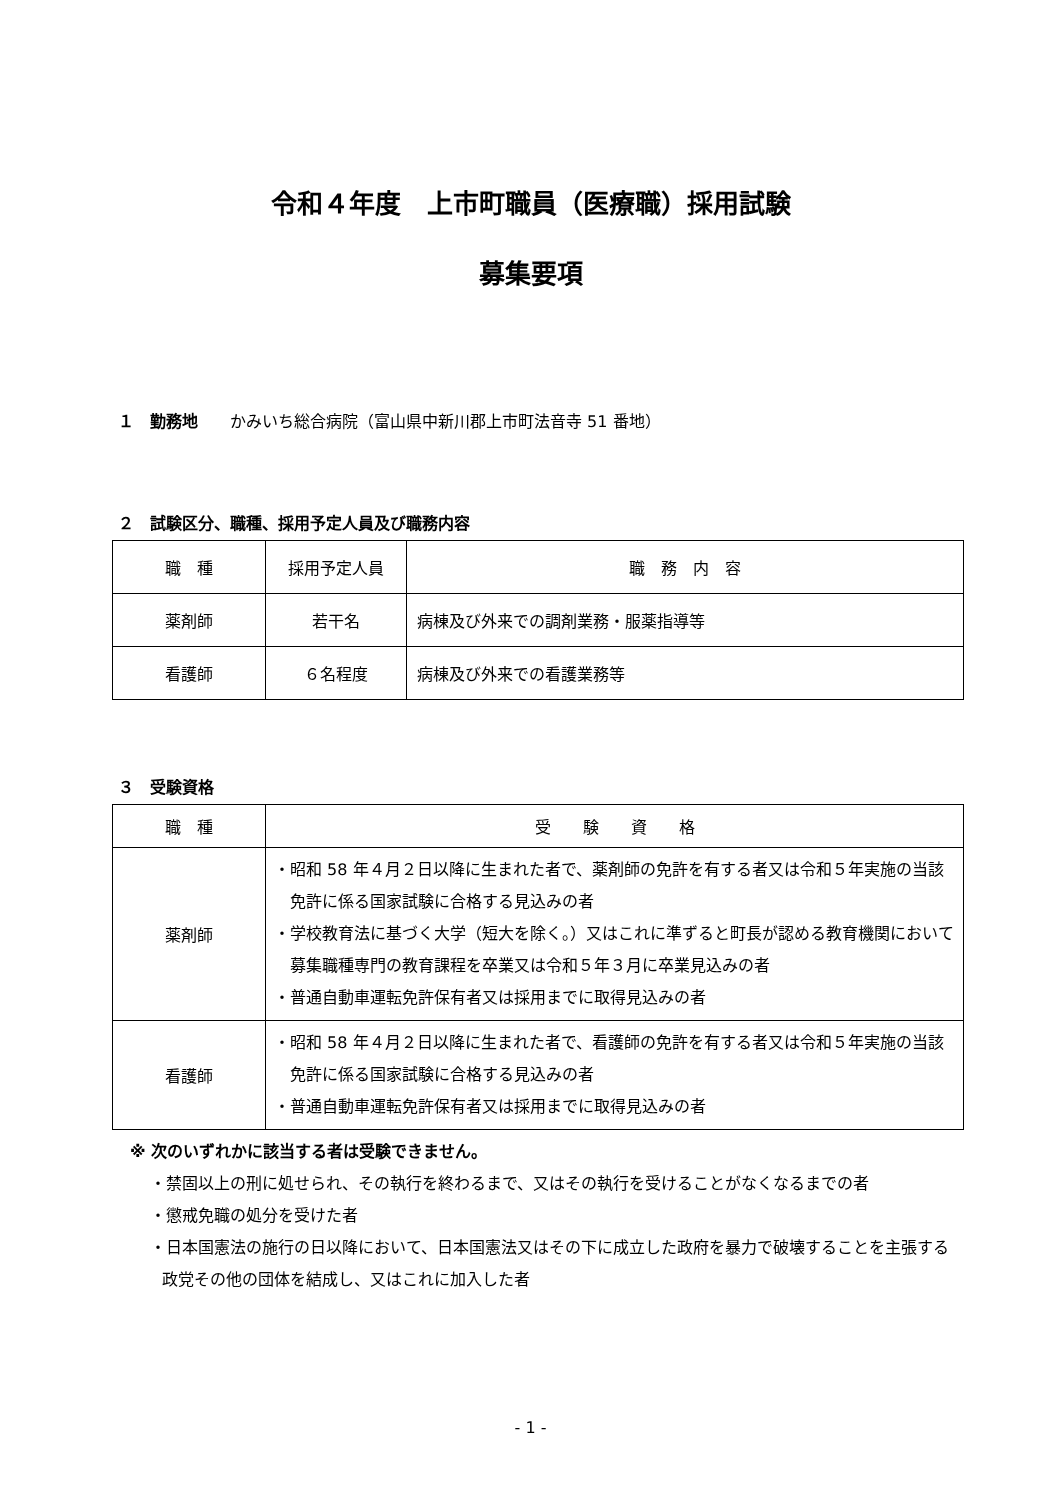令和４年度　上市町職員（医療職）採用試験
募集要項
１　勤務地　　かみいち総合病院（富山県中新川郡上市町法音寺 51 番地）
２　試験区分、職種、採用予定人員及び職務内容
| 職 種 | 採用予定人員 | 職 務 内 容 |
| --- | --- | --- |
| 薬剤師 | 若干名 | 病棟及び外来での調剤業務・服薬指導等 |
| 看護師 | ６名程度 | 病棟及び外来での看護業務等 |
３　受験資格
| 職 種 | 受 験 資 格 |
| --- | --- |
| 薬剤師 | ・昭和 58 年４月２日以降に生まれた者で、薬剤師の免許を有する者又は令和５年実施の当該免許に係る国家試験に合格する見込みの者 ・学校教育法に基づく大学（短大を除く。）又はこれに準ずると町長が認める教育機関において募集職種専門の教育課程を卒業又は令和５年３月に卒業見込みの者 ・普通自動車運転免許保有者又は採用までに取得見込みの者 |
| 看護師 | ・昭和 58 年４月２日以降に生まれた者で、看護師の免許を有する者又は令和５年実施の当該免許に係る国家試験に合格する見込みの者 ・普通自動車運転免許保有者又は採用までに取得見込みの者 |
※ 次のいずれかに該当する者は受験できません。
・禁固以上の刑に処せられ、その執行を終わるまで、又はその執行を受けることがなくなるまでの者
・懲戒免職の処分を受けた者
・日本国憲法の施行の日以降において、日本国憲法又はその下に成立した政府を暴力で破壊することを主張する政党その他の団体を結成し、又はこれに加入した者
- 1 -